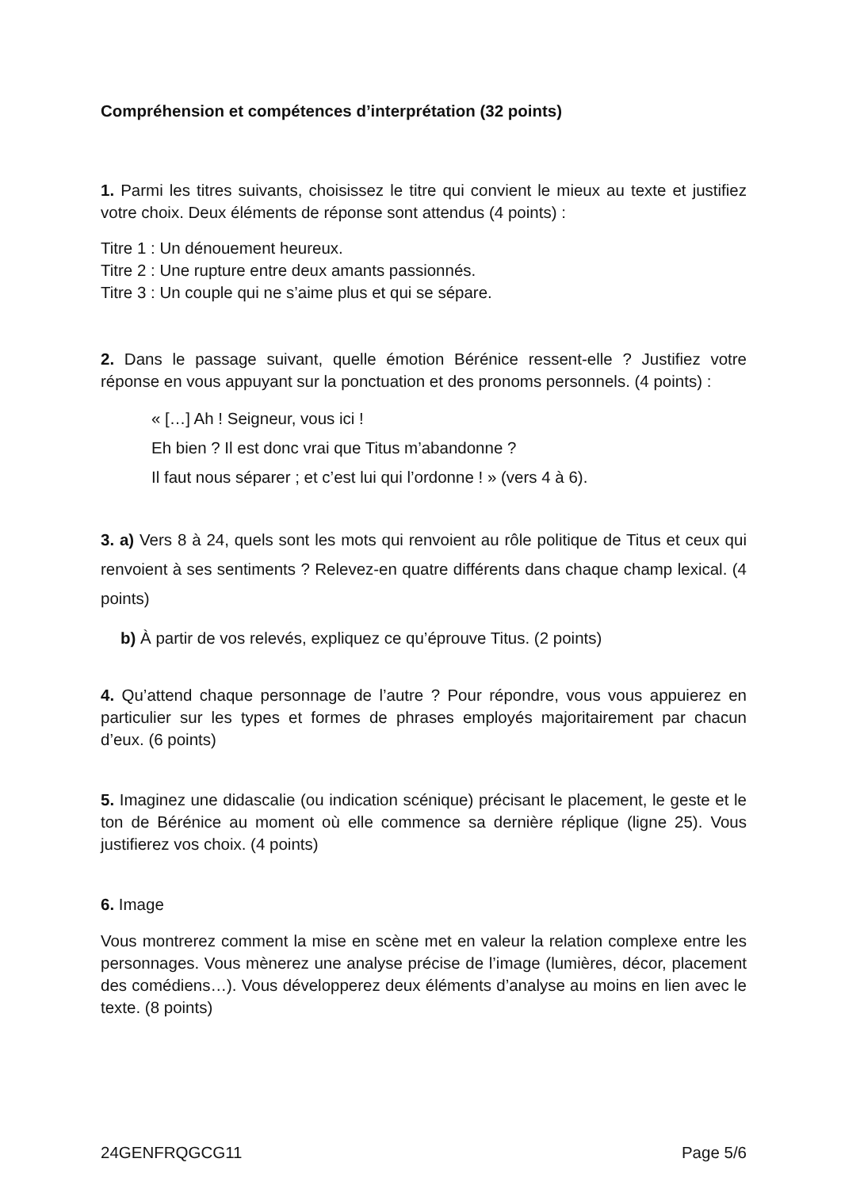Compréhension et compétences d’interprétation (32 points)
1. Parmi les titres suivants, choisissez le titre qui convient le mieux au texte et justifiez votre choix. Deux éléments de réponse sont attendus (4 points) :
Titre 1 : Un dénouement heureux.
Titre 2 : Une rupture entre deux amants passionnés.
Titre 3 : Un couple qui ne s’aime plus et qui se sépare.
2. Dans le passage suivant, quelle émotion Bérénice ressent-elle ? Justifiez votre réponse en vous appuyant sur la ponctuation et des pronoms personnels. (4 points) :
« […] Ah ! Seigneur, vous ici !
Eh bien ? Il est donc vrai que Titus m’abandonne ?
Il faut nous séparer ; et c’est lui qui l’ordonne ! » (vers 4 à 6).
3. a) Vers 8 à 24, quels sont les mots qui renvoient au rôle politique de Titus et ceux qui renvoient à ses sentiments ? Relevez-en quatre différents dans chaque champ lexical. (4 points)
b) À partir de vos relevés, expliquez ce qu’éprouve Titus. (2 points)
4. Qu’attend chaque personnage de l’autre ? Pour répondre, vous vous appuierez en particulier sur les types et formes de phrases employés majoritairement par chacun d’eux. (6 points)
5. Imaginez une didascalie (ou indication scénique) précisant le placement, le geste et le ton de Bérénice au moment où elle commence sa dernière réplique (ligne 25). Vous justifierez vos choix. (4 points)
6. Image
Vous montrerez comment la mise en scène met en valeur la relation complexe entre les personnages. Vous mènerez une analyse précise de l’image (lumières, décor, placement des comédiens…). Vous développerez deux éléments d’analyse au moins en lien avec le texte. (8 points)
24GENFRQGCG11 Page 5/6